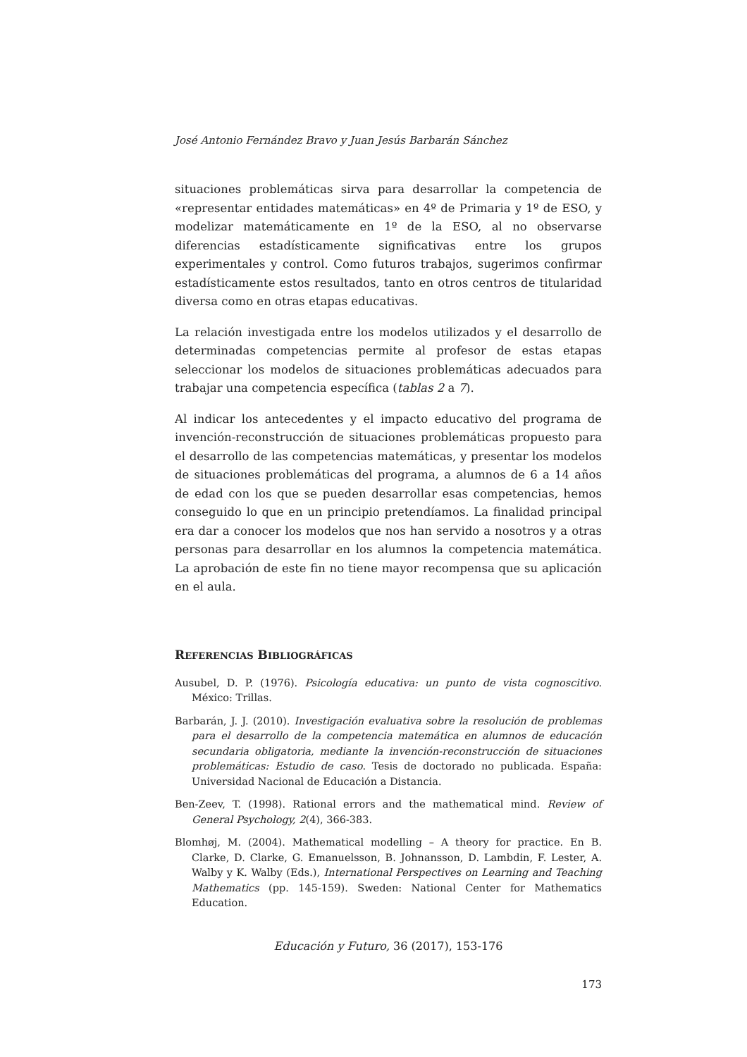José Antonio Fernández Bravo y Juan Jesús Barbarán Sánchez
situaciones problemáticas sirva para desarrollar la competencia de «representar entidades matemáticas» en 4º de Primaria y 1º de ESO, y modelizar matemáticamente en 1º de la ESO, al no observarse diferencias estadísticamente significativas entre los grupos experimentales y control. Como futuros trabajos, sugerimos confirmar estadísticamente estos resultados, tanto en otros centros de titularidad diversa como en otras etapas educativas.
La relación investigada entre los modelos utilizados y el desarrollo de determinadas competencias permite al profesor de estas etapas seleccionar los modelos de situaciones problemáticas adecuados para trabajar una competencia específica (tablas 2 a 7).
Al indicar los antecedentes y el impacto educativo del programa de invención-reconstrucción de situaciones problemáticas propuesto para el desarrollo de las competencias matemáticas, y presentar los modelos de situaciones problemáticas del programa, a alumnos de 6 a 14 años de edad con los que se pueden desarrollar esas competencias, hemos conseguido lo que en un principio pretendíamos. La finalidad principal era dar a conocer los modelos que nos han servido a nosotros y a otras personas para desarrollar en los alumnos la competencia matemática. La aprobación de este fin no tiene mayor recompensa que su aplicación en el aula.
REFERENCIAS BIBLIOGRÁFICAS
Ausubel, D. P. (1976). Psicología educativa: un punto de vista cognoscitivo. México: Trillas.
Barbarán, J. J. (2010). Investigación evaluativa sobre la resolución de problemas para el desarrollo de la competencia matemática en alumnos de educación secundaria obligatoria, mediante la invención-reconstrucción de situaciones problemáticas: Estudio de caso. Tesis de doctorado no publicada. España: Universidad Nacional de Educación a Distancia.
Ben-Zeev, T. (1998). Rational errors and the mathematical mind. Review of General Psychology, 2(4), 366-383.
Blomhøj, M. (2004). Mathematical modelling – A theory for practice. En B. Clarke, D. Clarke, G. Emanuelsson, B. Johnansson, D. Lambdin, F. Lester, A. Walby y K. Walby (Eds.), International Perspectives on Learning and Teaching Mathematics (pp. 145-159). Sweden: National Center for Mathematics Education.
Educación y Futuro, 36 (2017), 153-176
173